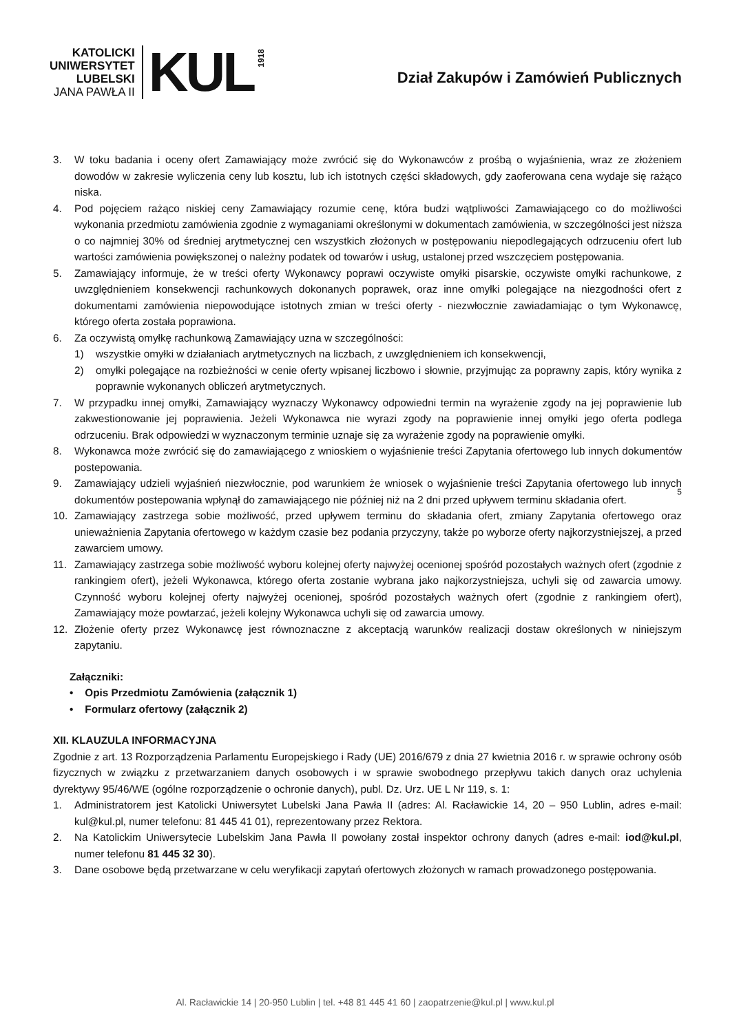KATOLICKI
UNIWERSYTET
LUBELSKI
JANA PAWŁA II
KUL
1918
Dział Zakupów i Zamówień Publicznych
5
3. W toku badania i oceny ofert Zamawiający może zwrócić się do Wykonawców z prośbą o wyjaśnienia, wraz ze złożeniem dowodów w zakresie wyliczenia ceny lub kosztu, lub ich istotnych części składowych, gdy zaoferowana cena wydaje się rażąco niska.
4. Pod pojęciem rażąco niskiej ceny Zamawiający rozumie cenę, która budzi wątpliwości Zamawiającego co do możliwości wykonania przedmiotu zamówienia zgodnie z wymaganiami określonymi w dokumentach zamówienia, w szczególności jest niższa o co najmniej 30% od średniej arytmetycznej cen wszystkich złożonych w postępowaniu niepodlegających odrzuceniu ofert lub wartości zamówienia powiększonej o należny podatek od towarów i usług, ustalonej przed wszczęciem postępowania.
5. Zamawiający informuje, że w treści oferty Wykonawcy poprawi oczywiste omyłki pisarskie, oczywiste omyłki rachunkowe, z uwzględnieniem konsekwencji rachunkowych dokonanych poprawek, oraz inne omyłki polegające na niezgodności ofert z dokumentami zamówienia niepowodujące istotnych zmian w treści oferty - niezwłocznie zawiadamiając o tym Wykonawcę, którego oferta została poprawiona.
6. Za oczywistą omyłkę rachunkową Zamawiający uzna w szczególności:
1) wszystkie omyłki w działaniach arytmetycznych na liczbach, z uwzględnieniem ich konsekwencji,
2) omyłki polegające na rozbieżności w cenie oferty wpisanej liczbowo i słownie, przyjmując za poprawny zapis, który wynika z poprawnie wykonanych obliczeń arytmetycznych.
7. W przypadku innej omyłki, Zamawiający wyznaczy Wykonawcy odpowiedni termin na wyrażenie zgody na jej poprawienie lub zakwestionowanie jej poprawienia. Jeżeli Wykonawca nie wyrazi zgody na poprawienie innej omyłki jego oferta podlega odrzuceniu. Brak odpowiedzi w wyznaczonym terminie uznaje się za wyrażenie zgody na poprawienie omyłki.
8. Wykonawca może zwrócić się do zamawiającego z wnioskiem o wyjaśnienie treści Zapytania ofertowego lub innych dokumentów postepowania.
9. Zamawiający udzieli wyjaśnień niezwłocznie, pod warunkiem że wniosek o wyjaśnienie treści Zapytania ofertowego lub innych dokumentów postepowania wpłynął do zamawiającego nie później niż na 2 dni przed upływem terminu składania ofert.
10. Zamawiający zastrzega sobie możliwość, przed upływem terminu do składania ofert, zmiany Zapytania ofertowego oraz unieważnienia Zapytania ofertowego w każdym czasie bez podania przyczyny, także po wyborze oferty najkorzystniejszej, a przed zawarciem umowy.
11. Zamawiający zastrzega sobie możliwość wyboru kolejnej oferty najwyżej ocenionej spośród pozostałych ważnych ofert (zgodnie z rankingiem ofert), jeżeli Wykonawca, którego oferta zostanie wybrana jako najkorzystniejsza, uchyli się od zawarcia umowy. Czynność wyboru kolejnej oferty najwyżej ocenionej, spośród pozostałych ważnych ofert (zgodnie z rankingiem ofert), Zamawiający może powtarzać, jeżeli kolejny Wykonawca uchyli się od zawarcia umowy.
12. Złożenie oferty przez Wykonawcę jest równoznaczne z akceptacją warunków realizacji dostaw określonych w niniejszym zapytaniu.
Załączniki:
• Opis Przedmiotu Zamówienia (załącznik 1)
• Formularz ofertowy (załącznik 2)
XII. KLAUZULA INFORMACYJNA
Zgodnie z art. 13 Rozporządzenia Parlamentu Europejskiego i Rady (UE) 2016/679 z dnia 27 kwietnia 2016 r. w sprawie ochrony osób fizycznych w związku z przetwarzaniem danych osobowych i w sprawie swobodnego przepływu takich danych oraz uchylenia dyrektywy 95/46/WE (ogólne rozporządzenie o ochronie danych), publ. Dz. Urz. UE L Nr 119, s. 1:
1. Administratorem jest Katolicki Uniwersytet Lubelski Jana Pawła II (adres: Al. Racławickie 14, 20 – 950 Lublin, adres e-mail: kul@kul.pl, numer telefonu: 81 445 41 01), reprezentowany przez Rektora.
2. Na Katolickim Uniwersytecie Lubelskim Jana Pawła II powołany został inspektor ochrony danych (adres e-mail: iod@kul.pl, numer telefonu 81 445 32 30).
3. Dane osobowe będą przetwarzane w celu weryfikacji zapytań ofertowych złożonych w ramach prowadzonego postępowania.
Al. Racławickie 14 | 20-950 Lublin | tel. +48 81 445 41 60 | zaopatrzenie@kul.pl | www.kul.pl